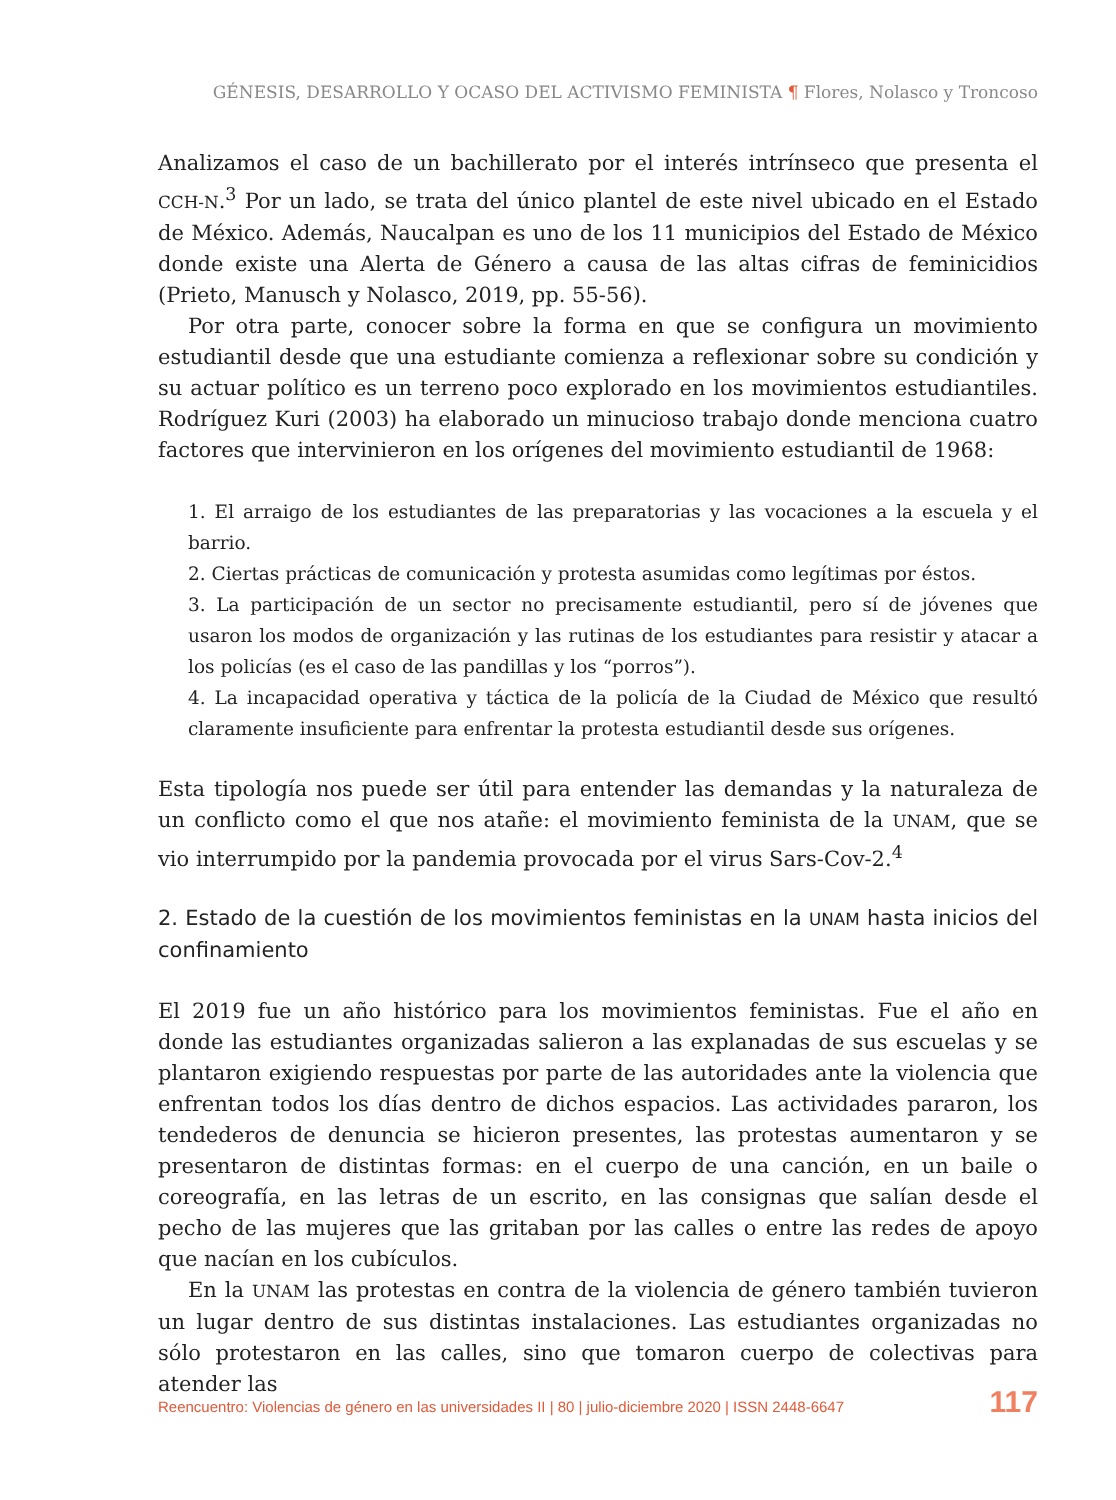GÉNESIS, DESARROLLO Y OCASO DEL ACTIVISMO FEMINISTA ¶ Flores, Nolasco y Troncoso
Analizamos el caso de un bachillerato por el interés intrínseco que presenta el CCH-N.<sup>3</sup> Por un lado, se trata del único plantel de este nivel ubicado en el Estado de México. Además, Naucalpan es uno de los 11 municipios del Estado de México donde existe una Alerta de Género a causa de las altas cifras de feminicidios (Prieto, Manusch y Nolasco, 2019, pp. 55-56).
Por otra parte, conocer sobre la forma en que se configura un movimiento estudiantil desde que una estudiante comienza a reflexionar sobre su condición y su actuar político es un terreno poco explorado en los movimientos estudiantiles. Rodríguez Kuri (2003) ha elaborado un minucioso trabajo donde menciona cuatro factores que intervinieron en los orígenes del movimiento estudiantil de 1968:
1. El arraigo de los estudiantes de las preparatorias y las vocaciones a la escuela y el barrio.
2. Ciertas prácticas de comunicación y protesta asumidas como legítimas por éstos.
3. La participación de un sector no precisamente estudiantil, pero sí de jóvenes que usaron los modos de organización y las rutinas de los estudiantes para resistir y atacar a los policías (es el caso de las pandillas y los “porros”).
4. La incapacidad operativa y táctica de la policía de la Ciudad de México que resultó claramente insuficiente para enfrentar la protesta estudiantil desde sus orígenes.
Esta tipología nos puede ser útil para entender las demandas y la naturaleza de un conflicto como el que nos atañe: el movimiento feminista de la UNAM, que se vio interrumpido por la pandemia provocada por el virus Sars-Cov-2.<sup>4</sup>
2. Estado de la cuestión de los movimientos feministas en la UNAM hasta inicios del confinamiento
El 2019 fue un año histórico para los movimientos feministas. Fue el año en donde las estudiantes organizadas salieron a las explanadas de sus escuelas y se plantaron exigiendo respuestas por parte de las autoridades ante la violencia que enfrentan todos los días dentro de dichos espacios. Las actividades pararon, los tendederos de denuncia se hicieron presentes, las protestas aumentaron y se presentaron de distintas formas: en el cuerpo de una canción, en un baile o coreografía, en las letras de un escrito, en las consignas que salían desde el pecho de las mujeres que las gritaban por las calles o entre las redes de apoyo que nacían en los cubículos.
En la UNAM las protestas en contra de la violencia de género también tuvieron un lugar dentro de sus distintas instalaciones. Las estudiantes organizadas no sólo protestaron en las calles, sino que tomaron cuerpo de colectivas para atender las
Reencuentro: Violencias de género en las universidades II | 80 | julio-diciembre 2020 | ISSN 2448-6647 117